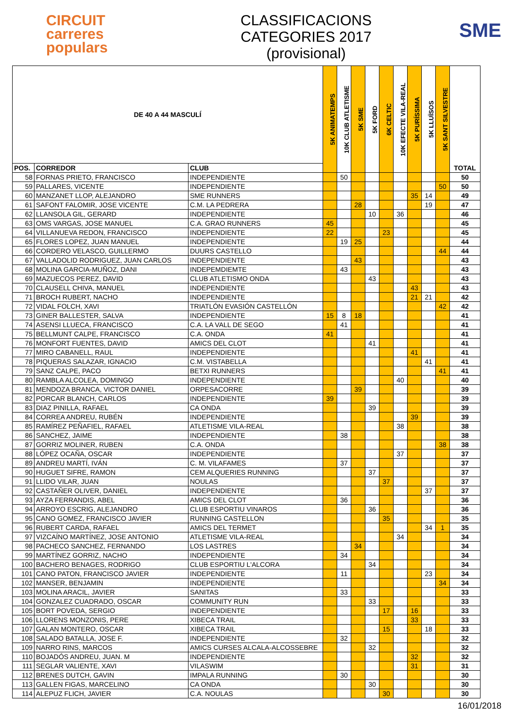CIRCUIT
carreres
populars
CLASSIFICACIONS
CATEGORIES 2017
(provisional)
SME
| DE 40 A 44 MASCULÍ | | | 5K ANIMATEMPS | 10K CLUB ATLETISME | 5K SME | 5K FORD | 6K CELTIC | 10K EFECTE VILA-REAL | 5K PURÍSSIMA | 5K LLUÏSOS | 5K SANT SILVESTRE | TOTAL |
| --- | --- | --- | --- | --- | --- | --- | --- | --- | --- | --- | --- | --- |
| POS. | CORREDOR | CLUB | | | | | | | | | | |
| 58 | FORNAS PRIETO, FRANCISCO | INDEPENDIENTE | | 50 | | | | | | | | 50 |
| 59 | PALLARES, VICENTE | INDEPENDIENTE | | | | | | | | | 50 | 50 |
| 60 | MANZANET LLOP, ALEJANDRO | SME RUNNERS | | | | | | | 35 | 14 | | 49 |
| 61 | SAFONT FALOMIR, JOSE VICENTE | C.M. LA PEDRERA | | | 28 | | | | | 19 | | 47 |
| 62 | LLANSOLA GIL, GERARD | INDEPENDIENTE | | | | 10 | | 36 | | | | 46 |
| 63 | OMS VARGAS, JOSE MANUEL | C.A. GRAO RUNNERS | 45 | | | | | | | | | 45 |
| 64 | VILLANUEVA REDON, FRANCISCO | INDEPENDIENTE | 22 | | | | 23 | | | | | 45 |
| 65 | FLORES LOPEZ, JUAN MANUEL | INDEPENDIENTE | | 19 | 25 | | | | | | | 44 |
| 66 | CORDERO VELASCO, GUILLERMO | DUURS CASTELLO | | | | | | | | | 44 | 44 |
| 67 | VALLADOLID RODRIGUEZ, JUAN CARLOS | INDEPENDIENTE | | | 43 | | | | | | | 43 |
| 68 | MOLINA GARCIA-MUÑOZ, DANI | INDEPEMDIEMTE | | 43 | | | | | | | | 43 |
| 69 | MAZUECOS PEREZ, DAVID | CLUB ATLETISMO ONDA | | | | 43 | | | | | | 43 |
| 70 | CLAUSELL CHIVA, MANUEL | INDEPENDIENTE | | | | | | | 43 | | | 43 |
| 71 | BROCH RUBERT, NACHO | INDEPENDIENTE | | | | | | | 21 | 21 | | 42 |
| 72 | VIDAL FOLCH, XAVI | TRIATLÓN EVASIÓN CASTELLÓN | | | | | | | | | 42 | 42 |
| 73 | GINER BALLESTER, SALVA | INDEPENDIENTE | 15 | 8 | 18 | | | | | | | 41 |
| 74 | ASENSI LLUECA, FRANCISCO | C.A. LA VALL DE SEGO | | 41 | | | | | | | | 41 |
| 75 | BELLMUNT CALPE, FRANCISCO | C.A. ONDA | 41 | | | | | | | | | 41 |
| 76 | MONFORT FUENTES, DAVID | AMICS DEL CLOT | | | | 41 | | | | | | 41 |
| 77 | MIRO CABANELL, RAUL | INDEPENDIENTE | | | | | | | 41 | | | 41 |
| 78 | PIQUERAS SALAZAR, IGNACIO | C.M. VISTABELLA | | | | | | | | 41 | | 41 |
| 79 | SANZ CALPE, PACO | BETXI RUNNERS | | | | | | | | | 41 | 41 |
| 80 | RAMBLA ALCOLEA, DOMINGO | INDEPENDIENTE | | | | | | 40 | | | | 40 |
| 81 | MENDOZA BRANCA, VICTOR DANIEL | ORPESACORRE | | | 39 | | | | | | | 39 |
| 82 | PORCAR BLANCH, CARLOS | INDEPENDIENTE | 39 | | | | | | | | | 39 |
| 83 | DIAZ PINILLA, RAFAEL | CA ONDA | | | | 39 | | | | | | 39 |
| 84 | CORREA ANDREU, RUBÉN | INDEPENDIENTE | | | | | | | 39 | | | 39 |
| 85 | RAMÍREZ PEÑAFIEL, RAFAEL | ATLETISME VILA-REAL | | | | | | 38 | | | | 38 |
| 86 | SANCHEZ, JAIME | INDEPENDIENTE | | 38 | | | | | | | | 38 |
| 87 | GORRIZ MOLINER, RUBEN | C.A. ONDA | | | | | | | | | 38 | 38 |
| 88 | LÓPEZ OCAÑA, OSCAR | INDEPENDIENTE | | | | | | 37 | | | | 37 |
| 89 | ANDREU MARTÍ, IVÁN | C. M. VILAFAMES | | 37 | | | | | | | | 37 |
| 90 | HUGUET SIFRE, RAMON | CEM ALQUERIES RUNNING | | | | 37 | | | | | | 37 |
| 91 | LLIDO VILAR, JUAN | NOULAS | | | | | 37 | | | | | 37 |
| 92 | CASTAÑER OLIVER, DANIEL | INDEPENDIENTE | | | | | | | | 37 | | 37 |
| 93 | AYZA FERRANDIS, ABEL | AMICS DEL CLOT | | 36 | | | | | | | | 36 |
| 94 | ARROYO ESCRIG, ALEJANDRO | CLUB ESPORTIU VINAROS | | | | 36 | | | | | | 36 |
| 95 | CANO GOMEZ, FRANCISCO JAVIER | RUNNING CASTELLON | | | | | 35 | | | | | 35 |
| 96 | RUBERT CARDA, RAFAEL | AMICS DEL TERMET | | | | | | | | 34 | 1 | 35 |
| 97 | VIZCAÍNO MARTÍNEZ, JOSE ANTONIO | ATLETISME VILA-REAL | | | | | | 34 | | | | 34 |
| 98 | PACHECO SANCHEZ, FERNANDO | LOS LASTRES | | | 34 | | | | | | | 34 |
| 99 | MARTÍNEZ GORRIZ, NACHO | INDEPENDIENTE | | 34 | | | | | | | | 34 |
| 100 | BACHERO BENAGES, RODRIGO | CLUB ESPORTIU L'ALCORA | | | | 34 | | | | | | 34 |
| 101 | CANO PATON, FRANCISCO JAVIER | INDEPENDIENTE | | 11 | | | | | | 23 | | 34 |
| 102 | MANSER, BENJAMIN | INDEPENDIENTE | | | | | | | | | 34 | 34 |
| 103 | MOLINA ARACIL, JAVIER | SANITAS | | 33 | | | | | | | | 33 |
| 104 | GONZALEZ CUADRADO, OSCAR | COMMUNITY RUN | | | | 33 | | | | | | 33 |
| 105 | BORT POVEDA, SERGIO | INDEPENDIENTE | | | | | 17 | | 16 | | | 33 |
| 106 | LLORENS MONZONIS, PERE | XIBECA TRAIL | | | | | | | 33 | | | 33 |
| 107 | GALAN MONTERO, OSCAR | XIBECA TRAIL | | | | | 15 | | | 18 | | 33 |
| 108 | SALADO BATALLA, JOSE F. | INDEPENDIENTE | | 32 | | | | | | | | 32 |
| 109 | NARRO RINS, MARCOS | AMICS CURSES ALCALA-ALCOSSEBRE | | | | 32 | | | | | | 32 |
| 110 | BOJADÓS ANDREU, JUAN. M | INDEPENDIENTE | | | | | | | 32 | | | 32 |
| 111 | SEGLAR VALIENTE, XAVI | VILASWIM | | | | | | | 31 | | | 31 |
| 112 | BRENES DUTCH, GAVIN | IMPALA RUNNING | | 30 | | | | | | | | 30 |
| 113 | GALLEN FIGAS, MARCELINO | CA ONDA | | | | 30 | | | | | | 30 |
| 114 | ALEPUZ FLICH, JAVIER | C.A. NOULAS | | | | | 30 | | | | | 30 |
16/01/2018